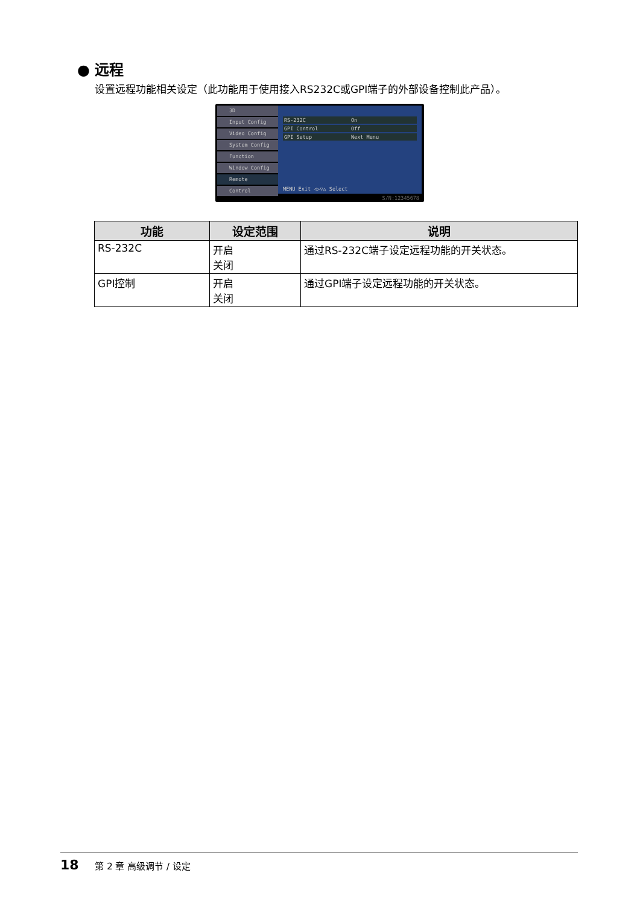● 远程
设置远程功能相关设定（此功能用于使用接入RS232C或GPI端子的外部设备控制此产品）。
3D
Input Config
Video Config
System Config
Function
Window Config
Remote
Control
RS-232C On
GPI Control Off
GPI Setup Next Menu
MENU Exit ◁▷▽△ Select
S/N:12345678
| 功能 | 设定范围 | 说明 |
| --- | --- | --- |
| RS-232C | 开启 关闭 | 通过RS-232C端子设定远程功能的开关状态。 |
| GPI控制 | 开启 关闭 | 通过GPI端子设定远程功能的开关状态。 |
18 第 2 章 高级调节 / 设定